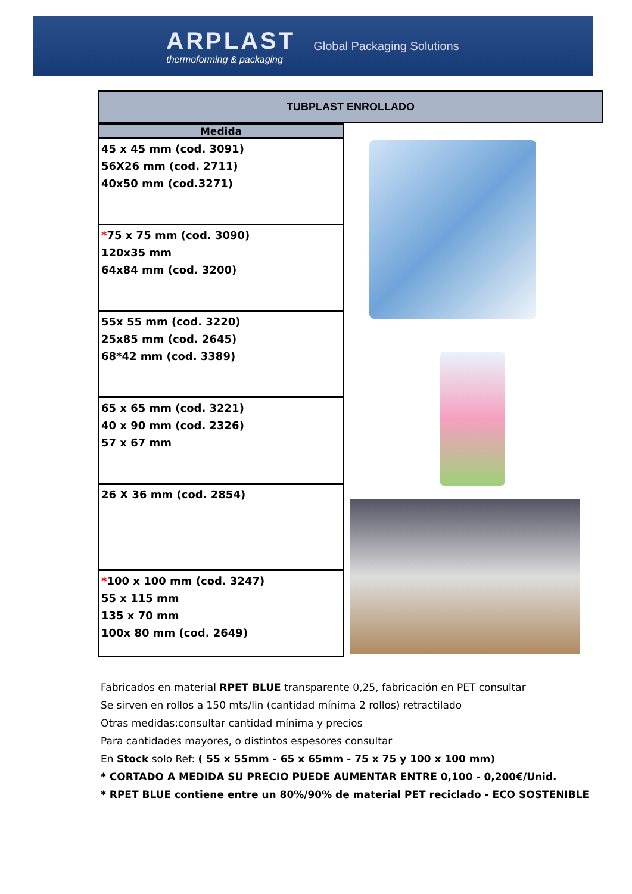ARPLAST
thermoforming & packaging
Global Packaging Solutions
TUBPLAST ENROLLADO
| Medida |
| --- |
| 45 x 45 mm (cod. 3091) 56X26 mm (cod. 2711) 40x50 mm (cod.3271) |
| * 75 x 75 mm (cod. 3090) 120x35 mm 64x84 mm (cod. 3200) |
| 55x 55 mm (cod. 3220) 25x85 mm (cod. 2645) 68*42 mm (cod. 3389) |
| 65 x 65 mm (cod. 3221) 40 x 90 mm (cod. 2326) 57 x 67 mm |
| 26 X 36 mm (cod. 2854) |
| * 100 x 100 mm (cod. 3247) 55 x 115 mm 135 x 70 mm 100x 80 mm (cod. 2649) |
Fabricados en material RPET BLUE transparente 0,25, fabricación en PET consultar
Se sirven en rollos a 150 mts/lin (cantidad mínima 2 rollos) retractilado
Otras medidas:consultar cantidad mínima y precios
Para cantidades mayores, o distintos espesores consultar
En Stock solo Ref: ( 55 x 55mm - 65 x 65mm - 75 x 75 y 100 x 100 mm)
* CORTADO A MEDIDA SU PRECIO PUEDE AUMENTAR ENTRE 0,100 - 0,200€/Unid.
* RPET BLUE contiene entre un 80%/90% de material PET reciclado - ECO SOSTENIBLE